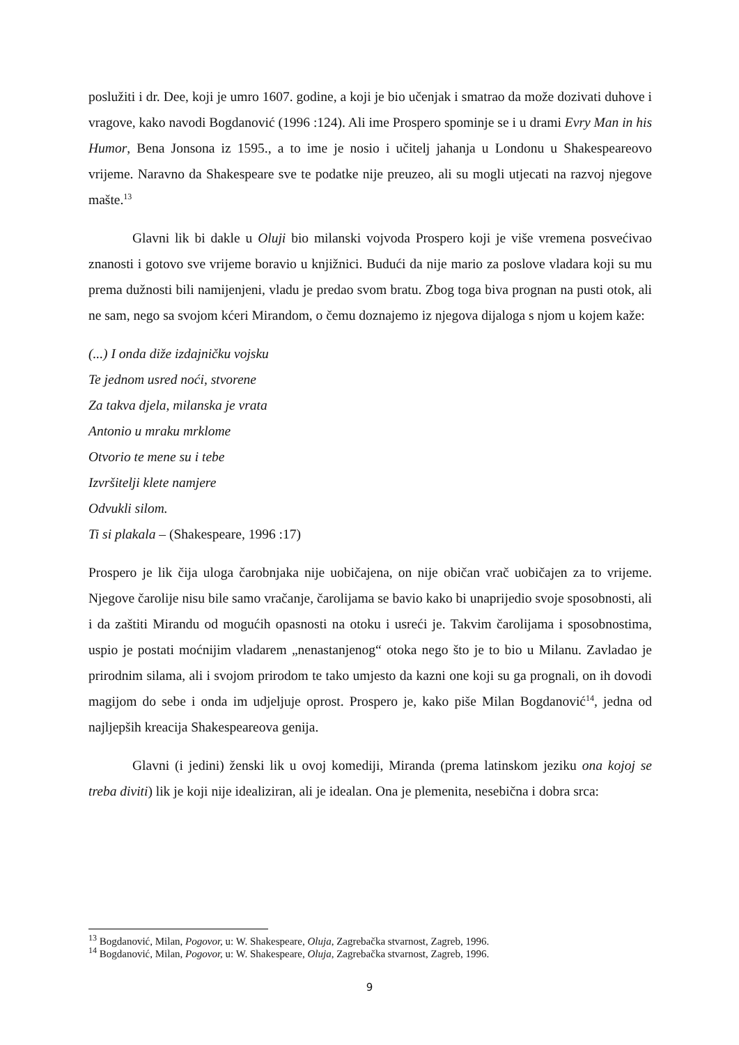poslužiti i dr. Dee, koji je umro 1607. godine, a koji je bio učenjak i smatrao da može dozivati duhove i vragove, kako navodi Bogdanović (1996 :124). Ali ime Prospero spominje se i u drami Evry Man in his Humor, Bena Jonsona iz 1595., a to ime je nosio i učitelj jahanja u Londonu u Shakespeareovo vrijeme. Naravno da Shakespeare sve te podatke nije preuzeo, ali su mogli utjecati na razvoj njegove mašte.<sup>13</sup>
Glavni lik bi dakle u Oluji bio milanski vojvoda Prospero koji je više vremena posvećivao znanosti i gotovo sve vrijeme boravio u knjižnici. Budući da nije mario za poslove vladara koji su mu prema dužnosti bili namijenjeni, vladu je predao svom bratu. Zbog toga biva prognan na pusti otok, ali ne sam, nego sa svojom kćeri Mirandom, o čemu doznajemo iz njegova dijaloga s njom u kojem kaže:
(...) I onda diže izdajničku vojsku
Te jednom usred noći, stvorene
Za takva djela, milanska je vrata
Antonio u mraku mrklome
Otvorio te mene su i tebe
Izvršitelji klete namjere
Odvukli silom.
Ti si plakala – (Shakespeare, 1996 :17)
Prospero je lik čija uloga čarobnjaka nije uobičajena, on nije običan vrač uobičajen za to vrijeme. Njegove čarolije nisu bile samo vračanje, čarolijama se bavio kako bi unaprijedio svoje sposobnosti, ali i da zaštiti Mirandu od mogućih opasnosti na otoku i usreći je. Takvim čarolijama i sposobnostima, uspio je postati moćnijim vladarem „nenastanjenog“ otoka nego što je to bio u Milanu. Zavladao je prirodnim silama, ali i svojom prirodom te tako umjesto da kazni one koji su ga prognali, on ih dovodi magijom do sebe i onda im udjeljuje oprost. Prospero je, kako piše Milan Bogdanović<sup>14</sup>, jedna od najljepših kreacija Shakespeareova genija.
Glavni (i jedini) ženski lik u ovoj komediji, Miranda (prema latinskom jeziku ona kojoj se treba diviti) lik je koji nije idealiziran, ali je idealan. Ona je plemenita, nesebična i dobra srca:
<sup>13</sup> Bogdanović, Milan, Pogovor, u: W. Shakespeare, Oluja, Zagrebačka stvarnost, Zagreb, 1996.
<sup>14</sup> Bogdanović, Milan, Pogovor, u: W. Shakespeare, Oluja, Zagrebačka stvarnost, Zagreb, 1996.
9